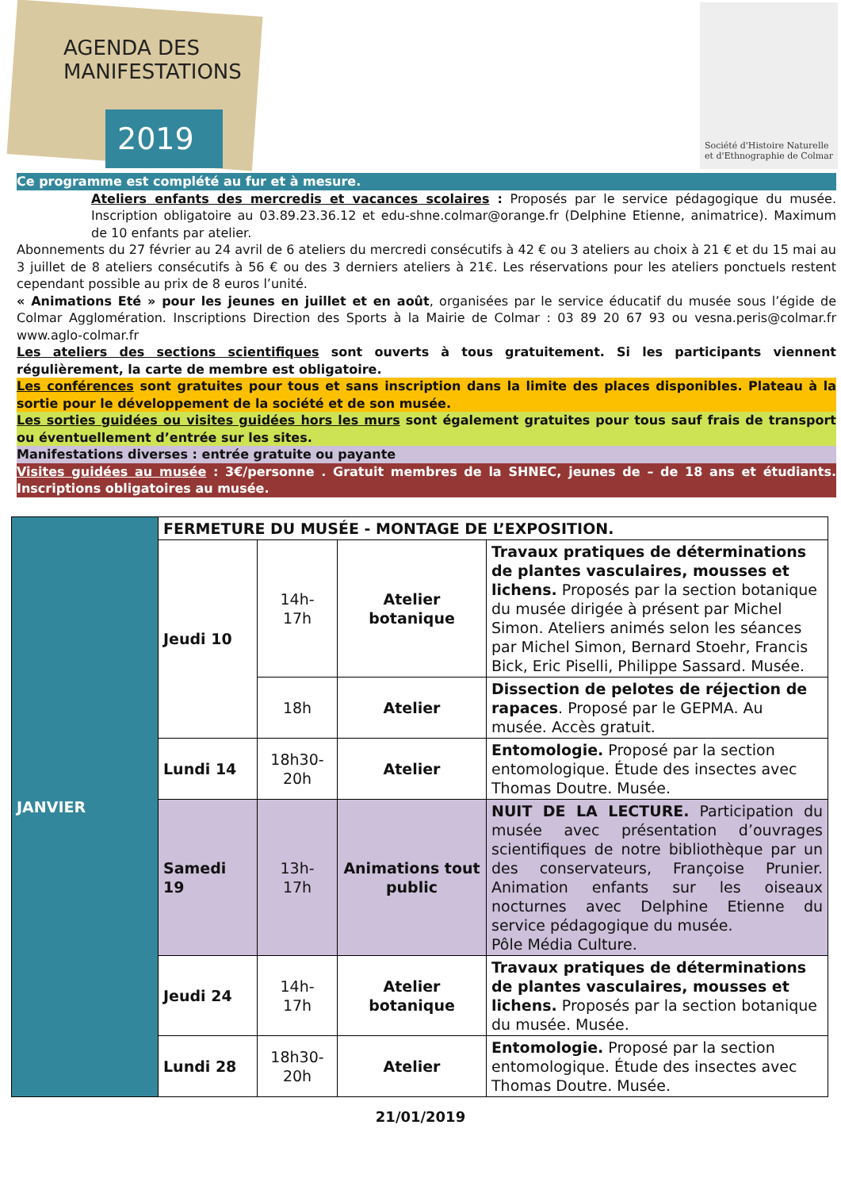AGENDA DES
MANIFESTATIONS
2019
Société d'Histoire Naturelle
et d'Ethnographie de Colmar
Ce programme est complété au fur et à mesure.
Ateliers enfants des mercredis et vacances scolaires : Proposés par le service pédagogique du musée. Inscription obligatoire au 03.89.23.36.12 et edu-shne.colmar@orange.fr (Delphine Etienne, animatrice). Maximum de 10 enfants par atelier.
Abonnements du 27 février au 24 avril de 6 ateliers du mercredi consécutifs à 42 € ou 3 ateliers au choix à 21 € et du 15 mai au 3 juillet de 8 ateliers consécutifs à 56 € ou des 3 derniers ateliers à 21€. Les réservations pour les ateliers ponctuels restent cependant possible au prix de 8 euros l’unité.
« Animations Eté » pour les jeunes en juillet et en août, organisées par le service éducatif du musée sous l’égide de Colmar Agglomération. Inscriptions Direction des Sports à la Mairie de Colmar : 03 89 20 67 93 ou vesna.peris@colmar.fr www.aglo-colmar.fr
Les ateliers des sections scientifiques sont ouverts à tous gratuitement. Si les participants viennent régulièrement, la carte de membre est obligatoire.
Les conférences sont gratuites pour tous et sans inscription dans la limite des places disponibles. Plateau à la sortie pour le développement de la société et de son musée.
Les sorties guidées ou visites guidées hors les murs sont également gratuites pour tous sauf frais de transport ou éventuellement d’entrée sur les sites.
Manifestations diverses : entrée gratuite ou payante
Visites guidées au musée : 3€/personne . Gratuit membres de la SHNEC, jeunes de – de 18 ans et étudiants. Inscriptions obligatoires au musée.
| JANVIER | FERMETURE DU MUSÉE - MONTAGE DE L’EXPOSITION. | | | |
| | Jeudi 10 | 14h- 17h | Atelier botanique | Travaux pratiques de déterminations de plantes vasculaires, mousses et lichens. Proposés par la section botanique du musée dirigée à présent par Michel Simon. Ateliers animés selon les séances par Michel Simon, Bernard Stoehr, Francis Bick, Eric Piselli, Philippe Sassard. Musée. |
| | | 18h | Atelier | Dissection de pelotes de réjection de rapaces . Proposé par le GEPMA. Au musée. Accès gratuit. |
| | Lundi 14 | 18h30- 20h | Atelier | Entomologie. Proposé par la section entomologique. Étude des insectes avec Thomas Doutre. Musée. |
| | Samedi 19 | 13h- 17h | Animations tout public | NUIT DE LA LECTURE. Participation du musée avec présentation d’ouvrages scientifiques de notre bibliothèque par un des conservateurs, Françoise Prunier. Animation enfants sur les oiseaux nocturnes avec Delphine Etienne du service pédagogique du musée. Pôle Média Culture. |
| | Jeudi 24 | 14h- 17h | Atelier botanique | Travaux pratiques de déterminations de plantes vasculaires, mousses et lichens. Proposés par la section botanique du musée. Musée. |
| | Lundi 28 | 18h30- 20h | Atelier | Entomologie. Proposé par la section entomologique. Étude des insectes avec Thomas Doutre. Musée. |
21/01/2019